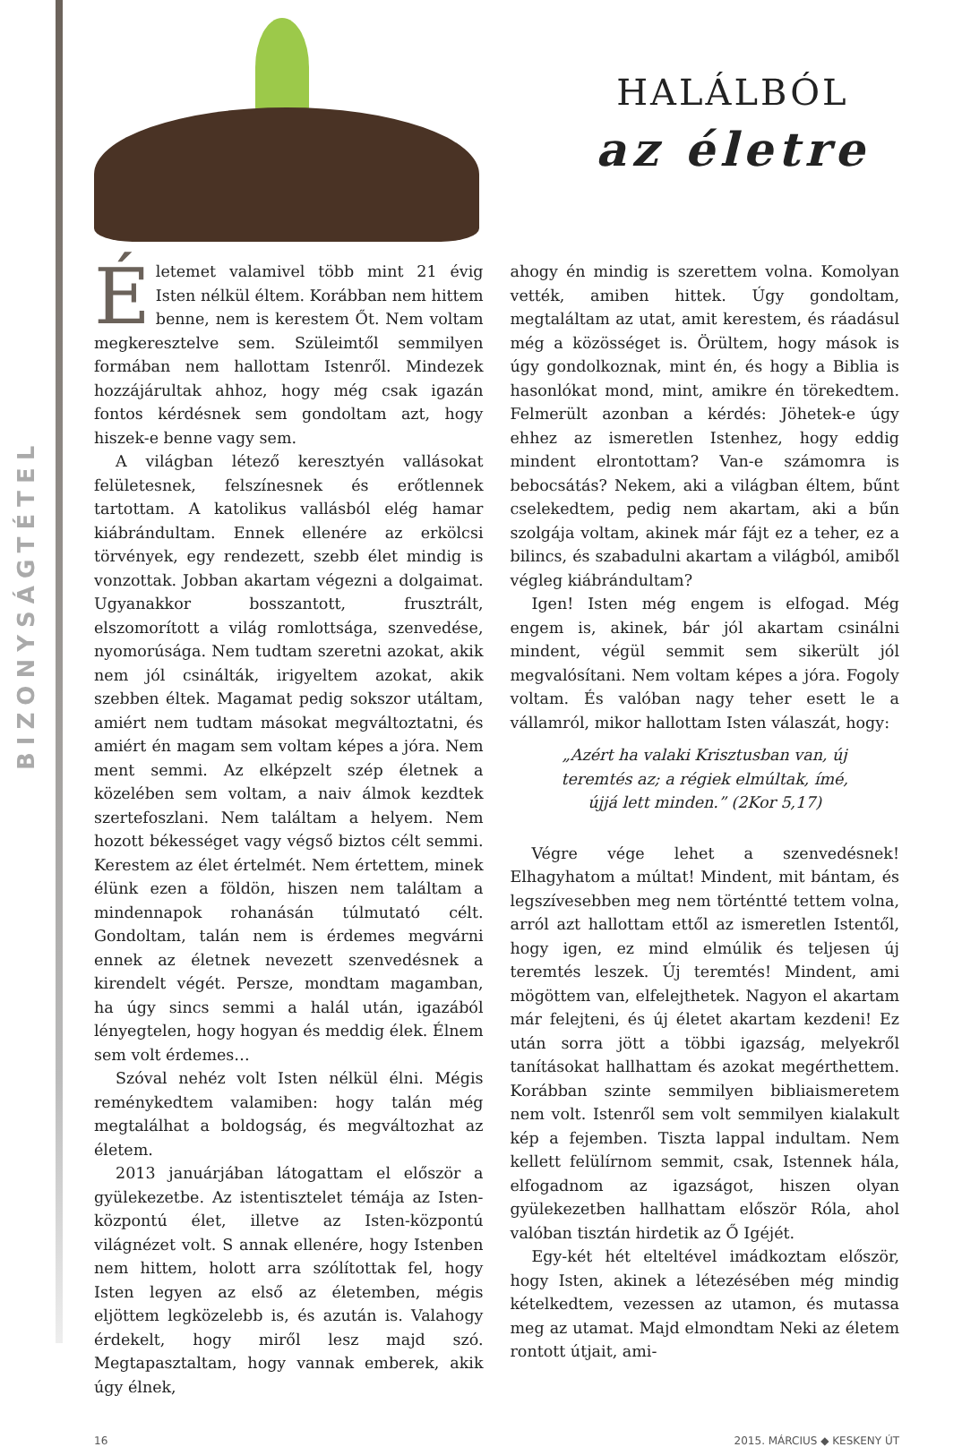BIZONYSÁGTÉTEL
HALÁLBÓL
az életre
Életemet valamivel több mint 21 évig Isten nélkül éltem. Korábban nem hittem benne, nem is kerestem Őt. Nem voltam megkeresztelve sem. Szüleimtől semmilyen formában nem hallottam Istenről. Mindezek hozzájárultak ahhoz, hogy még csak igazán fontos kérdésnek sem gondoltam azt, hogy hiszek-e benne vagy sem.
A világban létező keresztyén vallásokat felületesnek, felszínesnek és erőtlennek tartottam. A katolikus vallásból elég hamar kiábrándultam. Ennek ellenére az erkölcsi törvények, egy rendezett, szebb élet mindig is vonzottak. Jobban akartam végezni a dolgaimat. Ugyanakkor bosszantott, frusztrált, elszomorított a világ romlottsága, szenvedése, nyomorúsága. Nem tudtam szeretni azokat, akik nem jól csinálták, irigyeltem azokat, akik szebben éltek. Magamat pedig sokszor utáltam, amiért nem tudtam másokat megváltoztatni, és amiért én magam sem voltam képes a jóra. Nem ment semmi. Az elképzelt szép életnek a közelében sem voltam, a naiv álmok kezdtek szertefoszlani. Nem találtam a helyem. Nem hozott békességet vagy végső biztos célt semmi. Kerestem az élet értelmét. Nem értettem, minek élünk ezen a földön, hiszen nem találtam a mindennapok rohanásán túlmutató célt. Gondoltam, talán nem is érdemes megvárni ennek az életnek nevezett szenvedésnek a kirendelt végét. Persze, mondtam magamban, ha úgy sincs semmi a halál után, igazából lényegtelen, hogy hogyan és meddig élek. Élnem sem volt érdemes…
Szóval nehéz volt Isten nélkül élni. Mégis reménykedtem valamiben: hogy talán még megtalálhat a boldogság, és megváltozhat az életem.
2013 januárjában látogattam el először a gyülekezetbe. Az istentisztelet témája az Isten-központú élet, illetve az Isten-központú világnézet volt. S annak ellenére, hogy Istenben nem hittem, holott arra szólítottak fel, hogy Isten legyen az első az életemben, mégis eljöttem legközelebb is, és azután is. Valahogy érdekelt, hogy miről lesz majd szó. Megtapasztaltam, hogy vannak emberek, akik úgy élnek,
ahogy én mindig is szerettem volna. Komolyan vették, amiben hittek. Úgy gondoltam, megtaláltam az utat, amit kerestem, és ráadásul még a közösséget is. Örültem, hogy mások is úgy gondolkoznak, mint én, és hogy a Biblia is hasonlókat mond, mint, amikre én törekedtem. Felmerült azonban a kérdés: Jöhetek-e úgy ehhez az ismeretlen Istenhez, hogy eddig mindent elrontottam? Van-e számomra is bebocsátás? Nekem, aki a világban éltem, bűnt cselekedtem, pedig nem akartam, aki a bűn szolgája voltam, akinek már fájt ez a teher, ez a bilincs, és szabadulni akartam a világból, amiből végleg kiábrándultam?
Igen! Isten még engem is elfogad. Még engem is, akinek, bár jól akartam csinálni mindent, végül semmit sem sikerült jól megvalósítani. Nem voltam képes a jóra. Fogoly voltam. És valóban nagy teher esett le a vállamról, mikor hallottam Isten válaszát, hogy:
„Azért ha valaki Krisztusban van, új teremtés az; a régiek elmúltak, ímé, újjá lett minden.” (2Kor 5,17)
Végre vége lehet a szenvedésnek! Elhagyhatom a múltat! Mindent, mit bántam, és legszívesebben meg nem történtté tettem volna, arról azt hallottam ettől az ismeretlen Istentől, hogy igen, ez mind elmúlik és teljesen új teremtés leszek. Új teremtés! Mindent, ami mögöttem van, elfelejthetek. Nagyon el akartam már felejteni, és új életet akartam kezdeni! Ez után sorra jött a többi igazság, melyekről tanításokat hallhattam és azokat megérthettem. Korábban szinte semmilyen bibliaismeretem nem volt. Istenről sem volt semmilyen kialakult kép a fejemben. Tiszta lappal indultam. Nem kellett felülírnom semmit, csak, Istennek hála, elfogadnom az igazságot, hiszen olyan gyülekezetben hallhattam először Róla, ahol valóban tisztán hirdetik az Ő Igéjét.
Egy-két hét elteltével imádkoztam először, hogy Isten, akinek a létezésében még mindig kételkedtem, vezessen az utamon, és mutassa meg az utamat. Majd elmondtam Neki az életem rontott útjait, ami-
16 2015. MÁRCIUS ◆ KESKENY ÚT